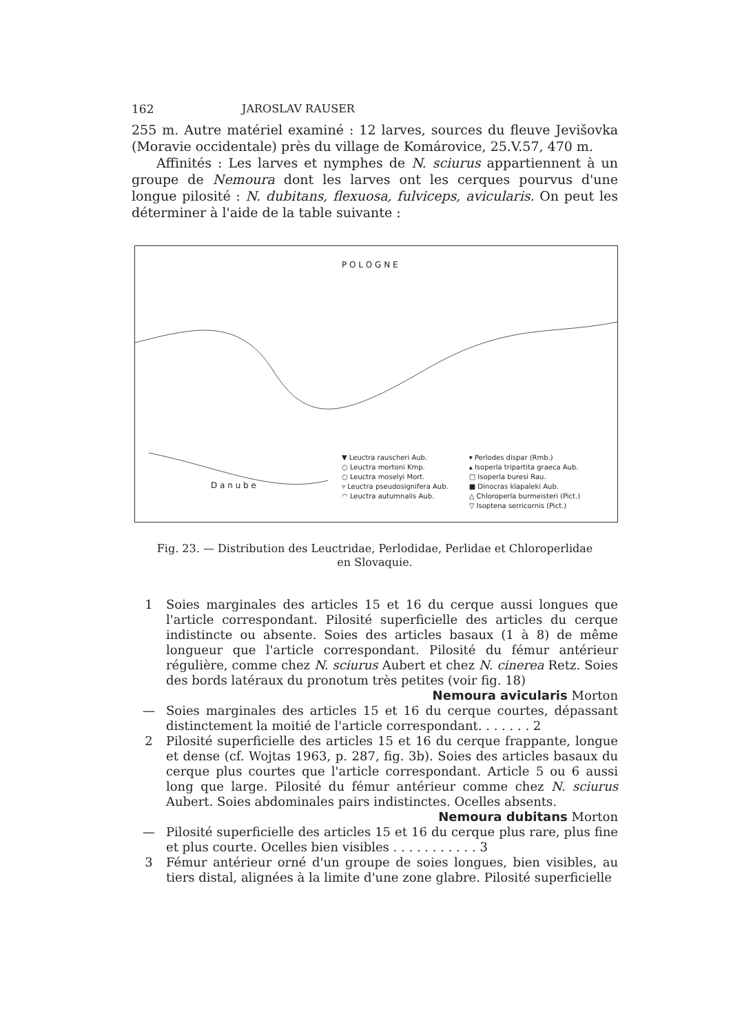162 JAROSLAV RAUSER
255 m. Autre matériel examiné : 12 larves, sources du fleuve Jevišovka (Moravie occidentale) près du village de Komárovice, 25.V.57, 470 m.
Affinités : Les larves et nymphes de N. sciurus appartiennent à un groupe de Nemoura dont les larves ont les cerques pourvus d'une longue pilosité : N. dubitans, flexuosa, fulviceps, avicularis. On peut les déterminer à l'aide de la table suivante :
▼ Leuctra rauscheri Aub.
○ Leuctra mortoni Kmp.
○ Leuctra moselyi Mort.
▿ Leuctra pseudosignifera Aub.
◠ Leuctra autumnalis Aub.
▾ Perlodes dispar (Rmb.)
▴ Isoperla tripartita graeca Aub.
□ Isoperla buresi Rau.
■ Dinocras klapaleki Aub.
△ Chloroperla burmeisteri (Pict.)
▽ Isoptena serricornis (Pict.)
P O L O G N E
D a n u b e
Fig. 23. — Distribution des Leuctridae, Perlodidae, Perlidae et Chloroperlidae
en Slovaquie.
1 Soies marginales des articles 15 et 16 du cerque aussi longues que l'article correspondant. Pilosité superficielle des articles du cerque indistincte ou absente. Soies des articles basaux (1 à 8) de même longueur que l'article correspondant. Pilosité du fémur antérieur régulière, comme chez N. sciurus Aubert et chez N. cinerea Retz. Soies des bords latéraux du pronotum très petites (voir fig. 18)
Nemoura avicularis Morton
— Soies marginales des articles 15 et 16 du cerque courtes, dépassant distinctement la moitié de l'article correspondant. . . . . . . 2
2 Pilosité superficielle des articles 15 et 16 du cerque frappante, longue et dense (cf. Wojtas 1963, p. 287, fig. 3b). Soies des articles basaux du cerque plus courtes que l'article correspondant. Article 5 ou 6 aussi long que large. Pilosité du fémur antérieur comme chez N. sciurus Aubert. Soies abdominales pairs indistinctes. Ocelles absents.
Nemoura dubitans Morton
— Pilosité superficielle des articles 15 et 16 du cerque plus rare, plus fine et plus courte. Ocelles bien visibles . . . . . . . . . . . 3
3 Fémur antérieur orné d'un groupe de soies longues, bien visibles, au tiers distal, alignées à la limite d'une zone glabre. Pilosité superficielle